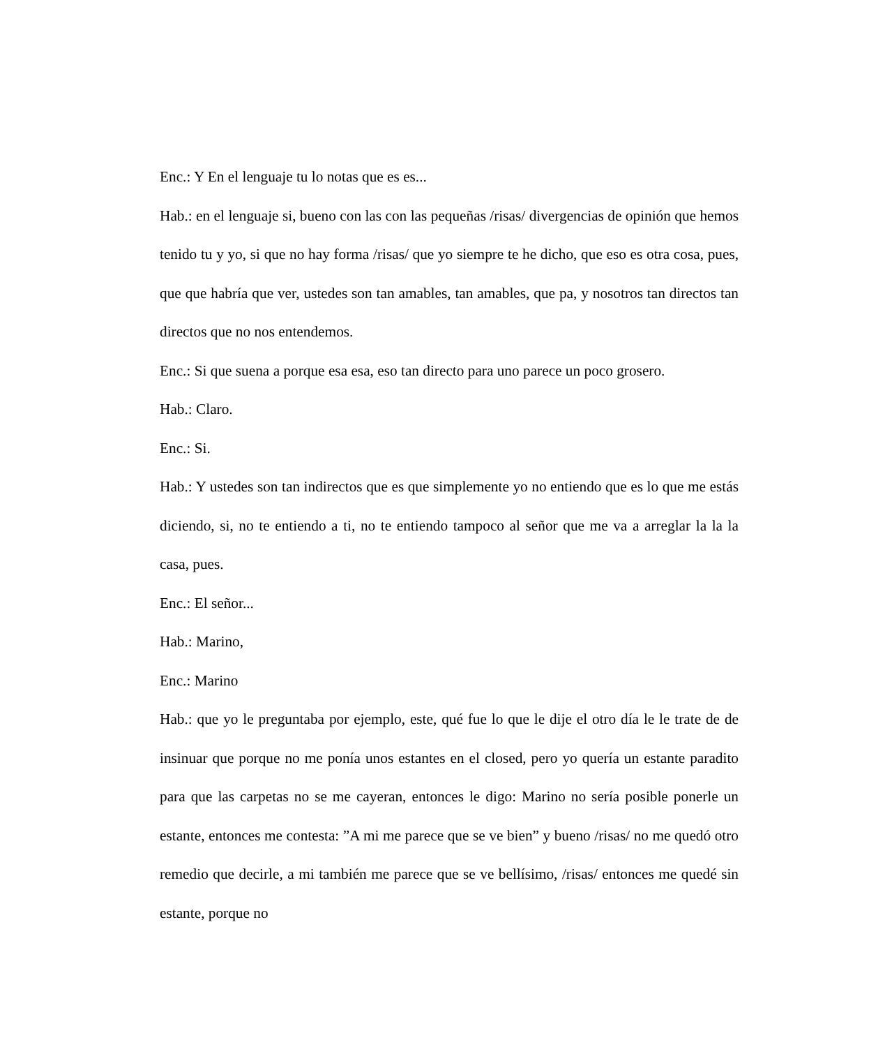Enc.: Y En el lenguaje tu lo notas que es es...
Hab.: en el lenguaje si, bueno con las con las pequeñas /risas/ divergencias de opinión que hemos tenido tu y yo, si que no hay forma /risas/ que yo siempre te he dicho, que eso es otra cosa, pues, que que habría que ver, ustedes son tan amables, tan amables, que pa, y nosotros tan directos tan directos que no nos entendemos.
Enc.: Si que suena a porque esa esa, eso tan directo para uno parece un poco grosero.
Hab.: Claro.
Enc.: Si.
Hab.: Y ustedes son tan indirectos que es que simplemente yo no entiendo que es lo que me estás diciendo, si, no te entiendo a ti, no te entiendo tampoco al señor que me va a arreglar la la la casa, pues.
Enc.: El señor...
Hab.: Marino,
Enc.: Marino
Hab.: que yo le preguntaba por ejemplo, este, qué fue lo que le dije el otro día le le trate de de insinuar que porque no me ponía unos estantes en el closed, pero yo quería un estante paradito para que las carpetas no se me cayeran, entonces le digo: Marino no sería posible ponerle un estante, entonces me contesta: ”A mi me parece que se ve bien” y bueno /risas/ no me quedó otro remedio que decirle, a mi también me parece que se ve bellísimo, /risas/ entonces me quedé sin estante, porque no